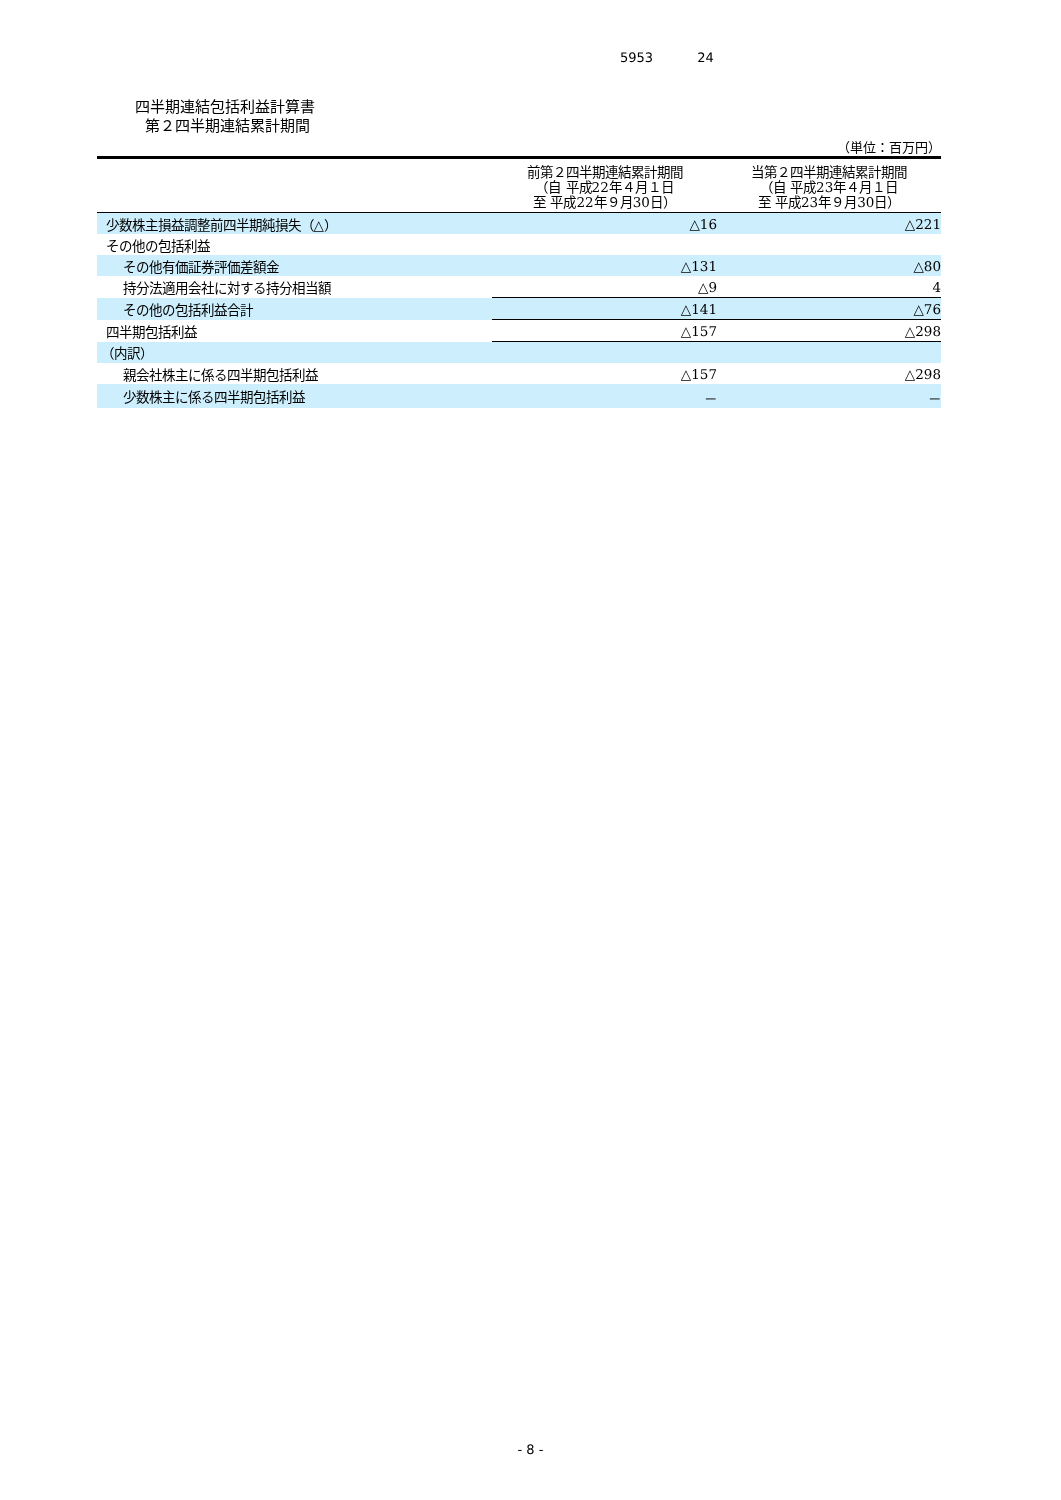5953 24
四半期連結包括利益計算書
第２四半期連結累計期間
（単位：百万円）
| | 前第２四半期連結累計期間 （自 平成22年４月１日 至 平成22年９月30日） | 当第２四半期連結累計期間 （自 平成23年４月１日 至 平成23年９月30日） |
| --- | --- | --- |
| 少数株主損益調整前四半期純損失（△） | △16 | △221 |
| その他の包括利益 | | |
| その他有価証券評価差額金 | △131 | △80 |
| 持分法適用会社に対する持分相当額 | △9 | 4 |
| その他の包括利益合計 | △141 | △76 |
| 四半期包括利益 | △157 | △298 |
| （内訳） | | |
| 親会社株主に係る四半期包括利益 | △157 | △298 |
| 少数株主に係る四半期包括利益 | － | － |
- 8 -